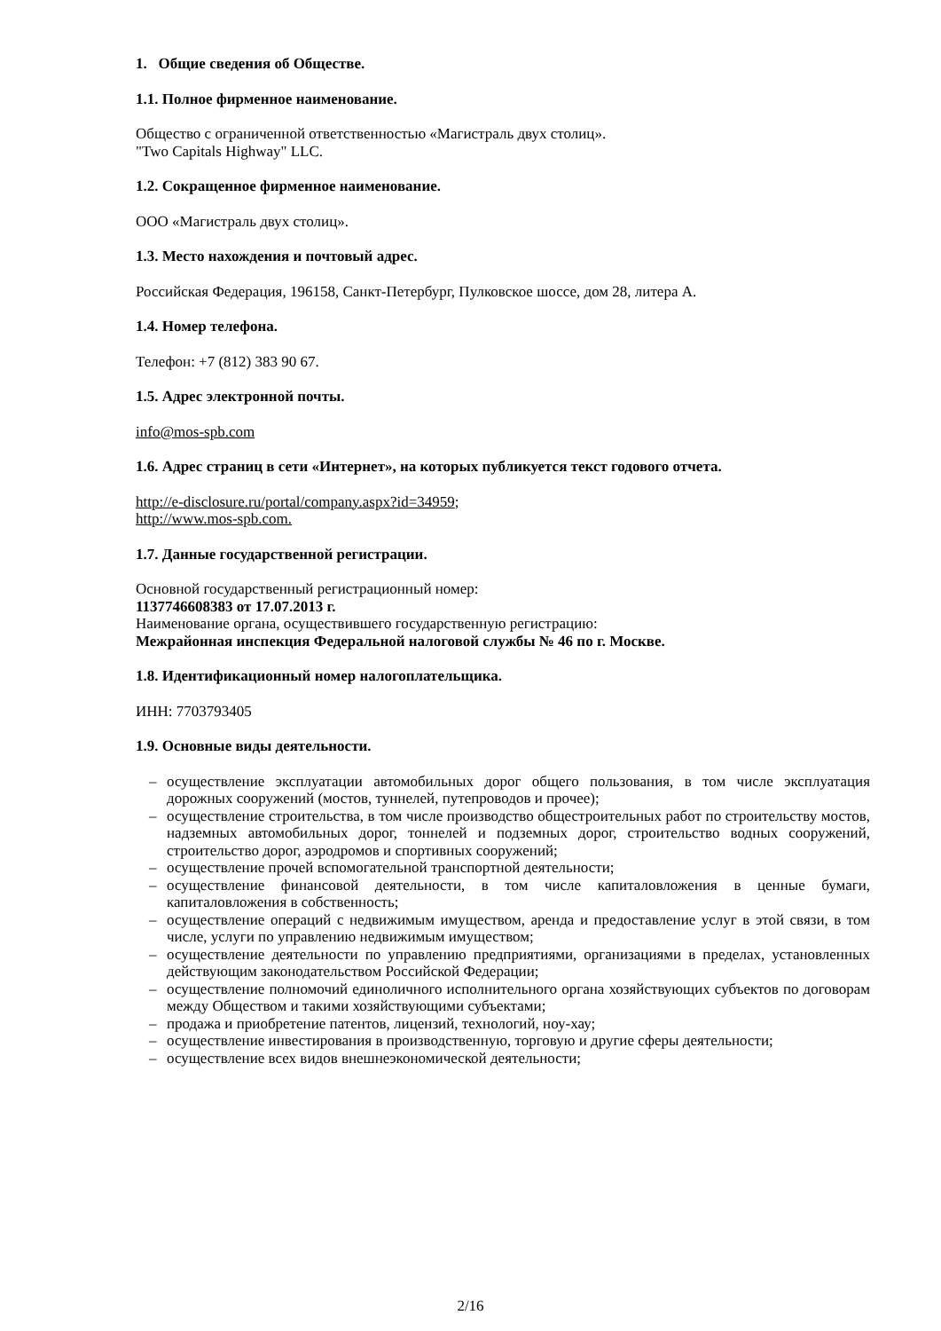1. Общие сведения об Обществе.
1.1. Полное фирменное наименование.
Общество с ограниченной ответственностью «Магистраль двух столиц».
"Two Capitals Highway" LLC.
1.2. Сокращенное фирменное наименование.
ООО «Магистраль двух столиц».
1.3. Место нахождения и почтовый адрес.
Российская Федерация, 196158, Санкт-Петербург, Пулковское шоссе, дом 28, литера А.
1.4. Номер телефона.
Телефон: +7 (812) 383 90 67.
1.5. Адрес электронной почты.
info@mos-spb.com
1.6. Адрес страниц в сети «Интернет», на которых публикуется текст годового отчета.
http://e-disclosure.ru/portal/company.aspx?id=34959;
http://www.mos-spb.com.
1.7. Данные государственной регистрации.
Основной государственный регистрационный номер:
1137746608383 от 17.07.2013 г.
Наименование органа, осуществившего государственную регистрацию:
Межрайонная инспекция Федеральной налоговой службы № 46 по г. Москве.
1.8. Идентификационный номер налогоплательщика.
ИНН: 7703793405
1.9. Основные виды деятельности.
– осуществление эксплуатации автомобильных дорог общего пользования, в том числе эксплуатация дорожных сооружений (мостов, туннелей, путепроводов и прочее);
– осуществление строительства, в том числе производство общестроительных работ по строительству мостов, надземных автомобильных дорог, тоннелей и подземных дорог, строительство водных сооружений, строительство дорог, аэродромов и спортивных сооружений;
– осуществление прочей вспомогательной транспортной деятельности;
– осуществление финансовой деятельности, в том числе капиталовложения в ценные бумаги, капиталовложения в собственность;
– осуществление операций с недвижимым имуществом, аренда и предоставление услуг в этой связи, в том числе, услуги по управлению недвижимым имуществом;
– осуществление деятельности по управлению предприятиями, организациями в пределах, установленных действующим законодательством Российской Федерации;
– осуществление полномочий единоличного исполнительного органа хозяйствующих субъектов по договорам между Обществом и такими хозяйствующими субъектами;
– продажа и приобретение патентов, лицензий, технологий, ноу-хау;
– осуществление инвестирования в производственную, торговую и другие сферы деятельности;
– осуществление всех видов внешнеэкономической деятельности;
2/16